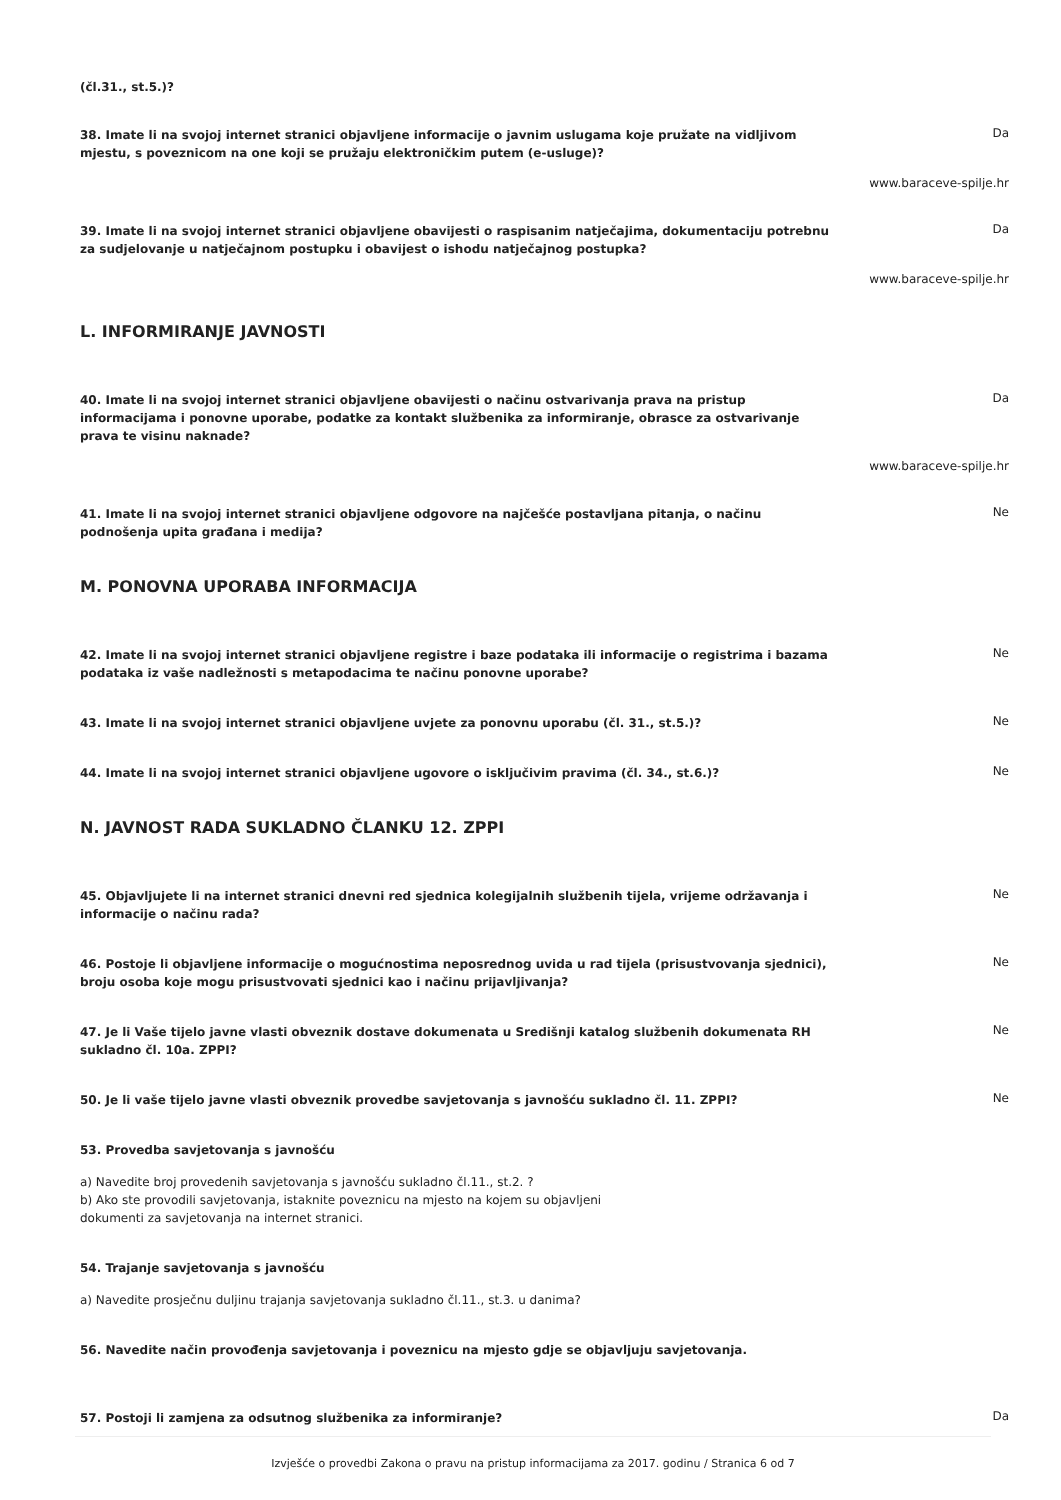(čl.31., st.5.)?
38. Imate li na svojoj internet stranici objavljene informacije o javnim uslugama koje pružate na vidljivom mjestu, s poveznicom na one koji se pružaju elektroničkim putem (e-usluge)? Da
www.baraceve-spilje.hr
39. Imate li na svojoj internet stranici objavljene obavijesti o raspisanim natječajima, dokumentaciju potrebnu za sudjelovanje u natječajnom postupku i obavijest o ishodu natječajnog postupka? Da
www.baraceve-spilje.hr
L. INFORMIRANJE JAVNOSTI
40. Imate li na svojoj internet stranici objavljene obavijesti o načinu ostvarivanja prava na pristup informacijama i ponovne uporabe, podatke za kontakt službenika za informiranje, obrasce za ostvarivanje prava te visinu naknade? Da
www.baraceve-spilje.hr
41. Imate li na svojoj internet stranici objavljene odgovore na najčešće postavljana pitanja, o načinu podnošenja upita građana i medija? Ne
M. PONOVNA UPORABA INFORMACIJA
42. Imate li na svojoj internet stranici objavljene registre i baze podataka ili informacije o registrima i bazama podataka iz vaše nadležnosti s metapodacima te načinu ponovne uporabe? Ne
43. Imate li na svojoj internet stranici objavljene uvjete za ponovnu uporabu (čl. 31., st.5.)? Ne
44. Imate li na svojoj internet stranici objavljene ugovore o isključivim pravima (čl. 34., st.6.)? Ne
N. JAVNOST RADA SUKLADNO ČLANKU 12. ZPPI
45. Objavljujete li na internet stranici dnevni red sjednica kolegijalnih službenih tijela, vrijeme održavanja i informacije o načinu rada? Ne
46. Postoje li objavljene informacije o mogućnostima neposrednog uvida u rad tijela (prisustvovanja sjednici), broju osoba koje mogu prisustvovati sjednici kao i načinu prijavljivanja? Ne
47. Je li Vaše tijelo javne vlasti obveznik dostave dokumenata u Središnji katalog službenih dokumenata RH sukladno čl. 10a. ZPPI? Ne
50. Je li vaše tijelo javne vlasti obveznik provedbe savjetovanja s javnošću sukladno čl. 11. ZPPI? Ne
53. Provedba savjetovanja s javnošću
a) Navedite broj provedenih savjetovanja s javnošću sukladno čl.11., st.2. ?
b) Ako ste provodili savjetovanja, istaknite poveznicu na mjesto na kojem su objavljeni
dokumenti za savjetovanja na internet stranici.
54. Trajanje savjetovanja s javnošću
a) Navedite prosječnu duljinu trajanja savjetovanja sukladno čl.11., st.3. u danima?
56. Navedite način provođenja savjetovanja i poveznicu na mjesto gdje se objavljuju savjetovanja.
57. Postoji li zamjena za odsutnog službenika za informiranje? Da
Izvješće o provedbi Zakona o pravu na pristup informacijama za 2017. godinu / Stranica 6 od 7